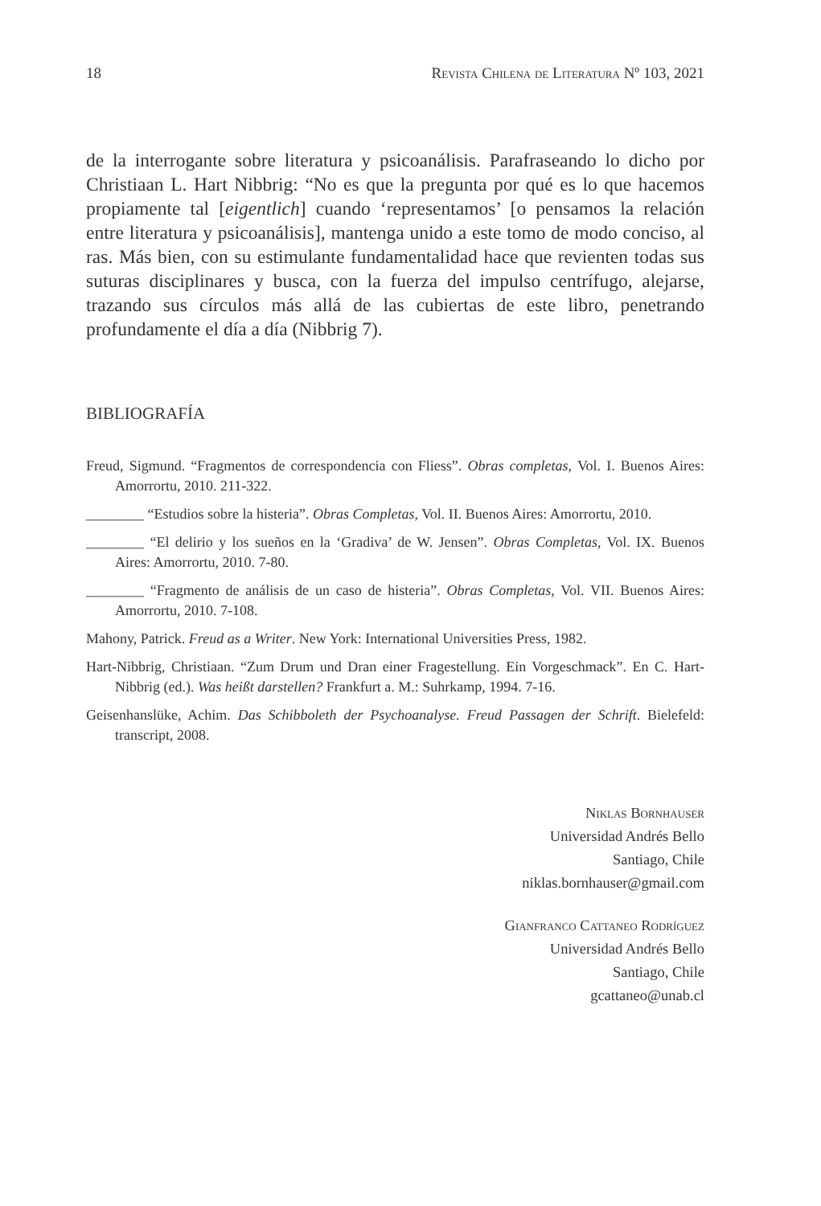18 Revista Chilena de Literatura Nº 103, 2021
de la interrogante sobre literatura y psicoanálisis. Parafraseando lo dicho por Christiaan L. Hart Nibbrig: “No es que la pregunta por qué es lo que hacemos propiamente tal [eigentlich] cuando ‘representamos’ [o pensamos la relación entre literatura y psicoanálisis], mantenga unido a este tomo de modo conciso, al ras. Más bien, con su estimulante fundamentalidad hace que revienten todas sus suturas disciplinares y busca, con la fuerza del impulso centrífugo, alejarse, trazando sus círculos más allá de las cubiertas de este libro, penetrando profundamente el día a día (Nibbrig 7).
BIBLIOGRAFÍA
Freud, Sigmund. “Fragmentos de correspondencia con Fliess”. Obras completas, Vol. I. Buenos Aires: Amorrortu, 2010. 211-322.
________ “Estudios sobre la histeria”. Obras Completas, Vol. II. Buenos Aires: Amorrortu, 2010.
________ “El delirio y los sueños en la ‘Gradiva’ de W. Jensen”. Obras Completas, Vol. IX. Buenos Aires: Amorrortu, 2010. 7-80.
________ “Fragmento de análisis de un caso de histeria”. Obras Completas, Vol. VII. Buenos Aires: Amorrortu, 2010. 7-108.
Mahony, Patrick. Freud as a Writer. New York: International Universities Press, 1982.
Hart-Nibbrig, Christiaan. “Zum Drum und Dran einer Fragestellung. Ein Vorgeschmack”. En C. Hart-Nibbrig (ed.). Was heißt darstellen? Frankfurt a. M.: Suhrkamp, 1994. 7-16.
Geisenhanslüke, Achim. Das Schibboleth der Psychoanalyse. Freud Passagen der Schrift. Bielefeld: transcript, 2008.
Niklas Bornhauser
Universidad Andrés Bello
Santiago, Chile
niklas.bornhauser@gmail.com
Gianfranco Cattaneo Rodríguez
Universidad Andrés Bello
Santiago, Chile
gcattaneo@unab.cl